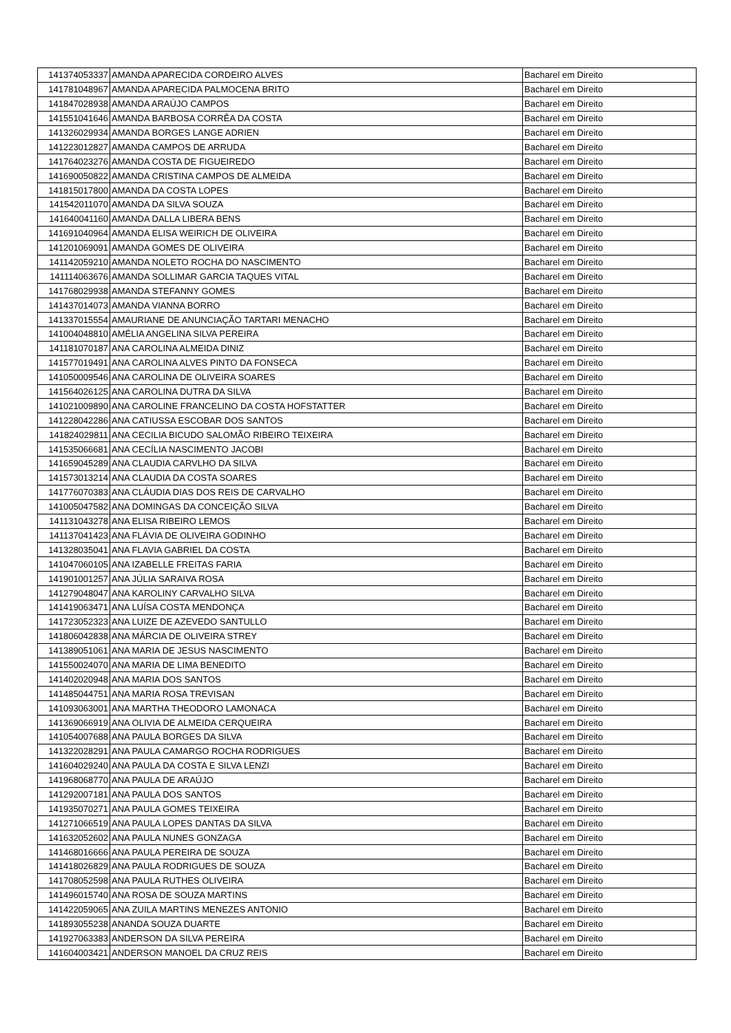| 141374053337 | AMANDA APARECIDA CORDEIRO ALVES | Bacharel em Direito |
| 141781048967 | AMANDA APARECIDA PALMOCENA BRITO | Bacharel em Direito |
| 141847028938 | AMANDA ARAÚJO CAMPOS | Bacharel em Direito |
| 141551041646 | AMANDA BARBOSA CORRÊA DA COSTA | Bacharel em Direito |
| 141326029934 | AMANDA BORGES LANGE ADRIEN | Bacharel em Direito |
| 141223012827 | AMANDA CAMPOS DE ARRUDA | Bacharel em Direito |
| 141764023276 | AMANDA COSTA DE FIGUEIREDO | Bacharel em Direito |
| 141690050822 | AMANDA CRISTINA CAMPOS DE ALMEIDA | Bacharel em Direito |
| 141815017800 | AMANDA DA COSTA LOPES | Bacharel em Direito |
| 141542011070 | AMANDA DA SILVA SOUZA | Bacharel em Direito |
| 141640041160 | AMANDA DALLA LIBERA BENS | Bacharel em Direito |
| 141691040964 | AMANDA ELISA WEIRICH DE OLIVEIRA | Bacharel em Direito |
| 141201069091 | AMANDA GOMES DE OLIVEIRA | Bacharel em Direito |
| 141142059210 | AMANDA NOLETO ROCHA DO NASCIMENTO | Bacharel em Direito |
| 141114063676 | AMANDA SOLLIMAR GARCIA TAQUES VITAL | Bacharel em Direito |
| 141768029938 | AMANDA STEFANNY GOMES | Bacharel em Direito |
| 141437014073 | AMANDA VIANNA BORRO | Bacharel em Direito |
| 141337015554 | AMAURIANE DE ANUNCIAÇÃO TARTARI MENACHO | Bacharel em Direito |
| 141004048810 | AMÉLIA ANGELINA SILVA PEREIRA | Bacharel em Direito |
| 141181070187 | ANA CAROLINA ALMEIDA DINIZ | Bacharel em Direito |
| 141577019491 | ANA CAROLINA ALVES PINTO DA FONSECA | Bacharel em Direito |
| 141050009546 | ANA CAROLINA DE OLIVEIRA SOARES | Bacharel em Direito |
| 141564026125 | ANA CAROLINA DUTRA DA SILVA | Bacharel em Direito |
| 141021009890 | ANA CAROLINE FRANCELINO DA COSTA HOFSTATTER | Bacharel em Direito |
| 141228042286 | ANA CATIUSSA ESCOBAR DOS SANTOS | Bacharel em Direito |
| 141824029811 | ANA CECILIA BICUDO SALOMÃO RIBEIRO TEIXEIRA | Bacharel em Direito |
| 141535066681 | ANA CECÍLIA NASCIMENTO JACOBI | Bacharel em Direito |
| 141659045289 | ANA CLAUDIA CARVLHO DA SILVA | Bacharel em Direito |
| 141573013214 | ANA CLAUDIA DA COSTA SOARES | Bacharel em Direito |
| 141776070383 | ANA CLÁUDIA DIAS DOS REIS DE CARVALHO | Bacharel em Direito |
| 141005047582 | ANA DOMINGAS DA CONCEIÇÃO SILVA | Bacharel em Direito |
| 141131043278 | ANA ELISA RIBEIRO LEMOS | Bacharel em Direito |
| 141137041423 | ANA FLÁVIA DE OLIVEIRA GODINHO | Bacharel em Direito |
| 141328035041 | ANA FLAVIA GABRIEL DA COSTA | Bacharel em Direito |
| 141047060105 | ANA IZABELLE FREITAS FARIA | Bacharel em Direito |
| 141901001257 | ANA JÚLIA SARAIVA ROSA | Bacharel em Direito |
| 141279048047 | ANA KAROLINY CARVALHO SILVA | Bacharel em Direito |
| 141419063471 | ANA LUÍSA COSTA MENDONÇA | Bacharel em Direito |
| 141723052323 | ANA LUIZE DE AZEVEDO SANTULLO | Bacharel em Direito |
| 141806042838 | ANA MÁRCIA DE OLIVEIRA STREY | Bacharel em Direito |
| 141389051061 | ANA MARIA DE JESUS NASCIMENTO | Bacharel em Direito |
| 141550024070 | ANA MARIA DE LIMA BENEDITO | Bacharel em Direito |
| 141402020948 | ANA MARIA DOS SANTOS | Bacharel em Direito |
| 141485044751 | ANA MARIA ROSA TREVISAN | Bacharel em Direito |
| 141093063001 | ANA MARTHA THEODORO LAMONACA | Bacharel em Direito |
| 141369066919 | ANA OLIVIA DE ALMEIDA CERQUEIRA | Bacharel em Direito |
| 141054007688 | ANA PAULA BORGES DA SILVA | Bacharel em Direito |
| 141322028291 | ANA PAULA CAMARGO ROCHA RODRIGUES | Bacharel em Direito |
| 141604029240 | ANA PAULA DA COSTA E SILVA LENZI | Bacharel em Direito |
| 141968068770 | ANA PAULA DE ARAÚJO | Bacharel em Direito |
| 141292007181 | ANA PAULA DOS SANTOS | Bacharel em Direito |
| 141935070271 | ANA PAULA GOMES TEIXEIRA | Bacharel em Direito |
| 141271066519 | ANA PAULA LOPES DANTAS DA SILVA | Bacharel em Direito |
| 141632052602 | ANA PAULA NUNES GONZAGA | Bacharel em Direito |
| 141468016666 | ANA PAULA PEREIRA DE SOUZA | Bacharel em Direito |
| 141418026829 | ANA PAULA RODRIGUES DE SOUZA | Bacharel em Direito |
| 141708052598 | ANA PAULA RUTHES OLIVEIRA | Bacharel em Direito |
| 141496015740 | ANA ROSA DE SOUZA MARTINS | Bacharel em Direito |
| 141422059065 | ANA ZUILA MARTINS MENEZES ANTONIO | Bacharel em Direito |
| 141893055238 | ANANDA SOUZA DUARTE | Bacharel em Direito |
| 141927063383 | ANDERSON DA SILVA PEREIRA | Bacharel em Direito |
| 141604003421 | ANDERSON MANOEL DA CRUZ REIS | Bacharel em Direito |